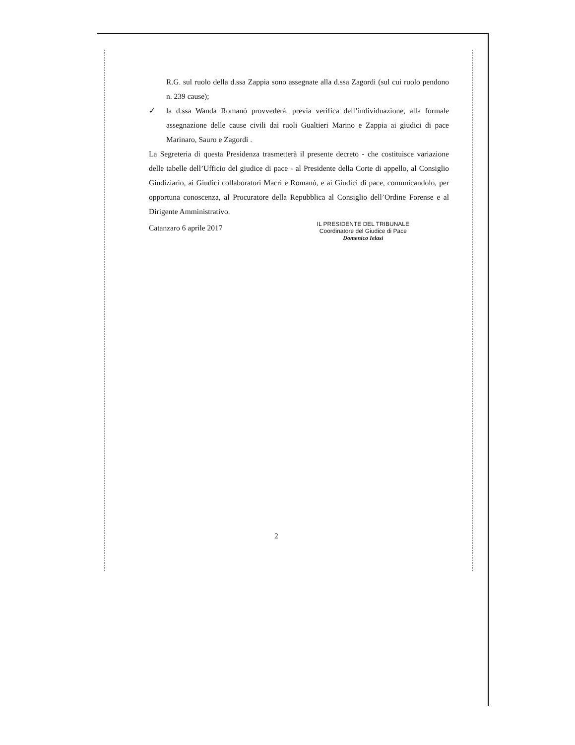R.G. sul ruolo della d.ssa Zappia sono assegnate alla d.ssa Zagordi (sul cui ruolo pendono n. 239 cause);
✓ la d.ssa Wanda Romanò provvederà, previa verifica dell’individuazione, alla formale assegnazione delle cause civili dai ruoli Gualtieri Marino e Zappia ai giudici di pace Marinaro, Sauro e Zagordi .
La Segreteria di questa Presidenza trasmetterà il presente decreto - che costituisce variazione delle tabelle dell’Ufficio del giudice di pace - al Presidente della Corte di appello, al Consiglio Giudiziario, ai Giudici collaboratori Macrì e Romanò, e ai Giudici di pace, comunicandolo, per opportuna conoscenza, al Procuratore della Repubblica al Consiglio dell’Ordine Forense e al Dirigente Amministrativo.
Catanzaro 6 aprile 2017
IL PRESIDENTE DEL TRIBUNALE
Coordinatore del Giudice di Pace
Domenico Ielasi
2